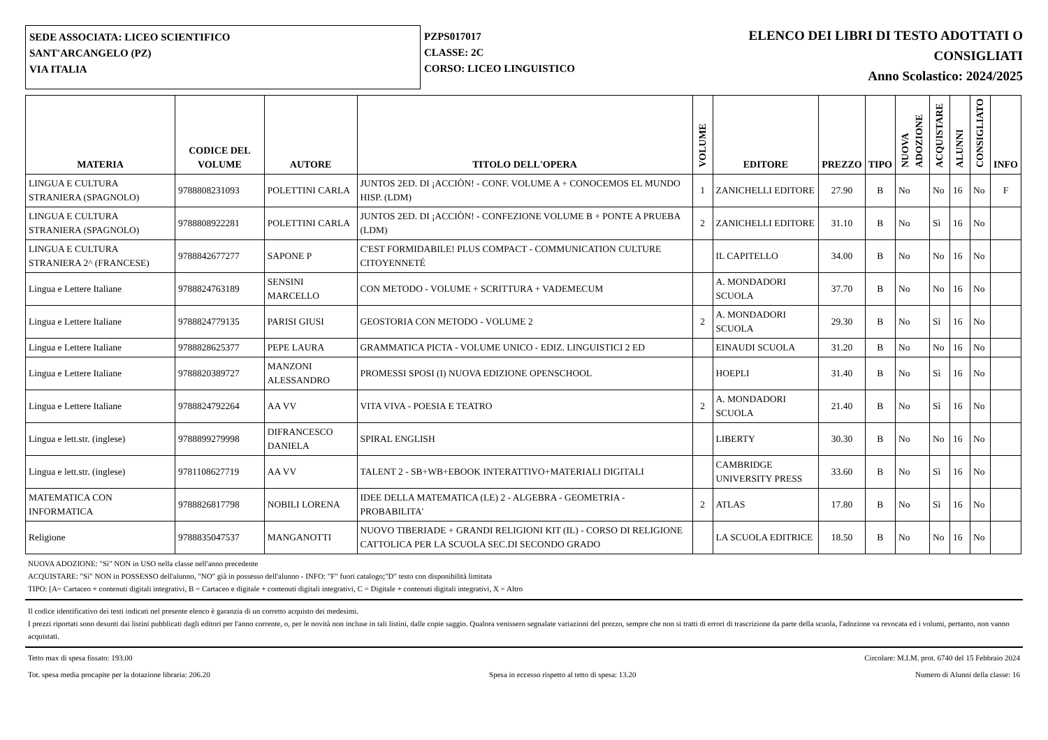SEDE ASSOCIATA: LICEO SCIENTIFICO
SANT'ARCANGELO (PZ)
VIA ITALIA
PZPS017017
CLASSE: 2C
CORSO: LICEO LINGUISTICO
ELENCO DEI LIBRI DI TESTO ADOTTATI O
CONSIGLIATI
Anno Scolastico: 2024/2025
| MATERIA | CODICE DEL VOLUME | AUTORE | TITOLO DELL'OPERA | VOLUME | EDITORE | PREZZO | TIPO | NUOVA ADOZIONE | ACQUISTARE | ALUNNI | CONSIGLIATO | INFO |
| --- | --- | --- | --- | --- | --- | --- | --- | --- | --- | --- | --- | --- |
| LINGUA E CULTURA STRANIERA (SPAGNOLO) | 9788808231093 | POLETTINI CARLA | JUNTOS 2ED. DI ¡ACCIÒN! - CONF. VOLUME A + CONOCEMOS EL MUNDO HISP. (LDM) | 1 | ZANICHELLI EDITORE | 27.90 | B | No | No | 16 | No | F |
| LINGUA E CULTURA STRANIERA (SPAGNOLO) | 9788808922281 | POLETTINI CARLA | JUNTOS 2ED. DI ¡ACCIÒN! - CONFEZIONE VOLUME B + PONTE A PRUEBA (LDM) | 2 | ZANICHELLI EDITORE | 31.10 | B | No | Sì | 16 | No | |
| LINGUA E CULTURA STRANIERA 2^ (FRANCESE) | 9788842677277 | SAPONE P | C'EST FORMIDABILE! PLUS COMPACT - COMMUNICATION CULTURE CITOYENNETÉ | | IL CAPITELLO | 34.00 | B | No | No | 16 | No | |
| Lingua e Lettere Italiane | 9788824763189 | SENSINI MARCELLO | CON METODO - VOLUME + SCRITTURA + VADEMECUM | | A. MONDADORI SCUOLA | 37.70 | B | No | No | 16 | No | |
| Lingua e Lettere Italiane | 9788824779135 | PARISI GIUSI | GEOSTORIA CON METODO - VOLUME 2 | 2 | A. MONDADORI SCUOLA | 29.30 | B | No | Sì | 16 | No | |
| Lingua e Lettere Italiane | 9788828625377 | PEPE LAURA | GRAMMATICA PICTA - VOLUME UNICO - EDIZ. LINGUISTICI 2 ED | | EINAUDI SCUOLA | 31.20 | B | No | No | 16 | No | |
| Lingua e Lettere Italiane | 9788820389727 | MANZONI ALESSANDRO | PROMESSI SPOSI (I) NUOVA EDIZIONE OPENSCHOOL | | HOEPLI | 31.40 | B | No | Sì | 16 | No | |
| Lingua e Lettere Italiane | 9788824792264 | AA VV | VITA VIVA - POESIA E TEATRO | 2 | A. MONDADORI SCUOLA | 21.40 | B | No | Sì | 16 | No | |
| Lingua e lett.str. (inglese) | 9788899279998 | DIFRANCESCO DANIELA | SPIRAL ENGLISH | | LIBERTY | 30.30 | B | No | No | 16 | No | |
| Lingua e lett.str. (inglese) | 9781108627719 | AA VV | TALENT 2 - SB+WB+EBOOK INTERATTIVO+MATERIALI DIGITALI | | CAMBRIDGE UNIVERSITY PRESS | 33.60 | B | No | Sì | 16 | No | |
| MATEMATICA CON INFORMATICA | 9788826817798 | NOBILI LORENA | IDEE DELLA MATEMATICA (LE) 2 - ALGEBRA - GEOMETRIA - PROBABILITA' | 2 | ATLAS | 17.80 | B | No | Sì | 16 | No | |
| Religione | 9788835047537 | MANGANOTTI | NUOVO TIBERIADE + GRANDI RELIGIONI KIT (IL) - CORSO DI RELIGIONE CATTOLICA PER LA SCUOLA SEC.DI SECONDO GRADO | | LA SCUOLA EDITRICE | 18.50 | B | No | No | 16 | No | |
NUOVA ADOZIONE: "Sì" NON in USO nella classe nell'anno precedente
ACQUISTARE: "Sì" NON in POSSESSO dell'alunno, "NO" già in possesso dell'alunno - INFO: "F" fuori catalogo;"D" testo con disponibilità limitata
TIPO: [A= Cartaceo + contenuti digitali integrativi, B = Cartaceo e digitale + contenuti digitali integrativi, C = Digitale + contenuti digitali integrativi, X = Altro
Il codice identificativo dei testi indicati nel presente elenco è garanzia di un corretto acquisto dei medesimi.
I prezzi riportati sono desunti dai listini pubblicati dagli editori per l'anno corrente, o, per le novità non incluse in tali listini, dalle copie saggio. Qualora venissero segnalate variazioni del prezzo, sempre che non si tratti di errori di trascrizione da parte della scuola, l'adozione va revocata ed i volumi, pertanto, non vanno acquistati.
Tetto max di spesa fissato: 193.00 Circolare: M.I.M. prot. 6740 del 15 Febbraio 2024
Tot. spesa media procapite per la dotazione libraria: 206.20 Spesa in eccesso rispetto al tetto di spesa: 13.20 Numero di Alunni della classe: 16